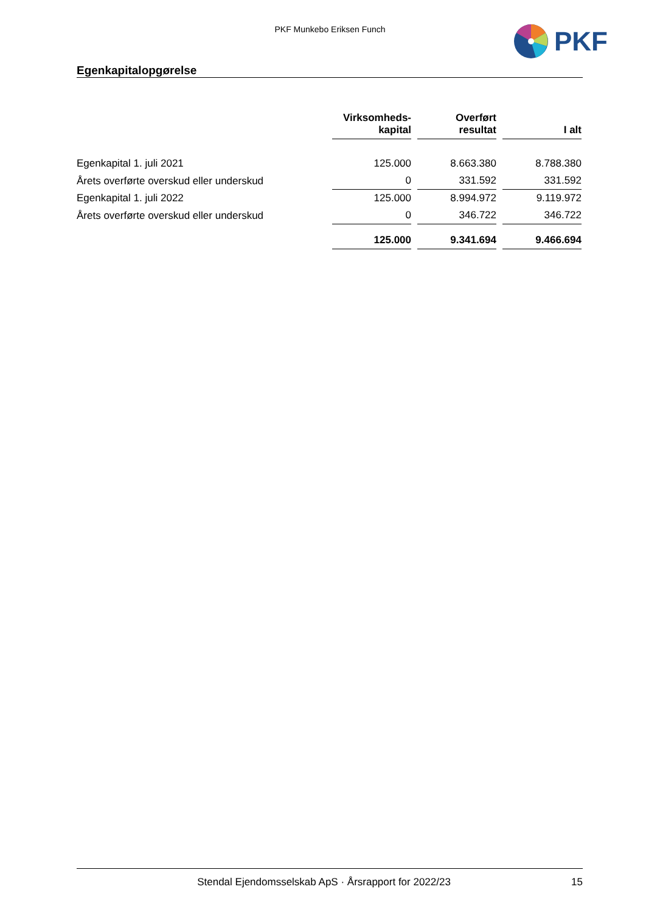PKF Munkebo Eriksen Funch PKF
Egenkapitalopgørelse
| | Virksomheds- kapital | Overført resultat | I alt |
| Egenkapital 1. juli 2021 | 125.000 | 8.663.380 | 8.788.380 |
| Årets overførte overskud eller underskud | 0 | 331.592 | 331.592 |
| Egenkapital 1. juli 2022 | 125.000 | 8.994.972 | 9.119.972 |
| Årets overførte overskud eller underskud | 0 | 346.722 | 346.722 |
| | 125.000 | 9.341.694 | 9.466.694 |
Stendal Ejendomsselskab ApS · Årsrapport for 2022/23
15